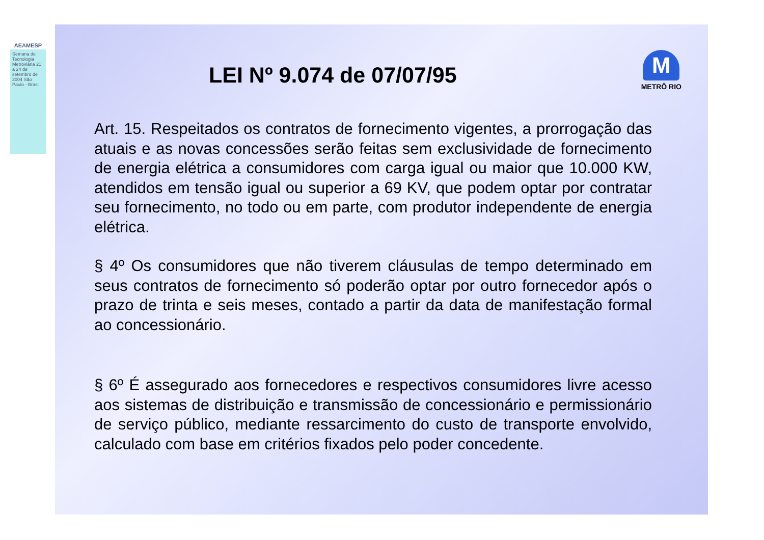AEAMESP
Semana de Tecnologia Metroviária 21 a 24 de setembro de 2004 São Paulo - Brasil
M
METRÔ RIO
LEI Nº 9.074 de 07/07/95
Art. 15. Respeitados os contratos de fornecimento vigentes, a prorrogação das atuais e as novas concessões serão feitas sem exclusividade de fornecimento de energia elétrica a consumidores com carga igual ou maior que 10.000 KW, atendidos em tensão igual ou superior a 69 KV, que podem optar por contratar seu fornecimento, no todo ou em parte, com produtor independente de energia elétrica.
§ 4º Os consumidores que não tiverem cláusulas de tempo determinado em seus contratos de fornecimento só poderão optar por outro fornecedor após o prazo de trinta e seis meses, contado a partir da data de manifestação formal ao concessionário.
§ 6º É assegurado aos fornecedores e respectivos consumidores livre acesso aos sistemas de distribuição e transmissão de concessionário e permissionário de serviço público, mediante ressarcimento do custo de transporte envolvido, calculado com base em critérios fixados pelo poder concedente.